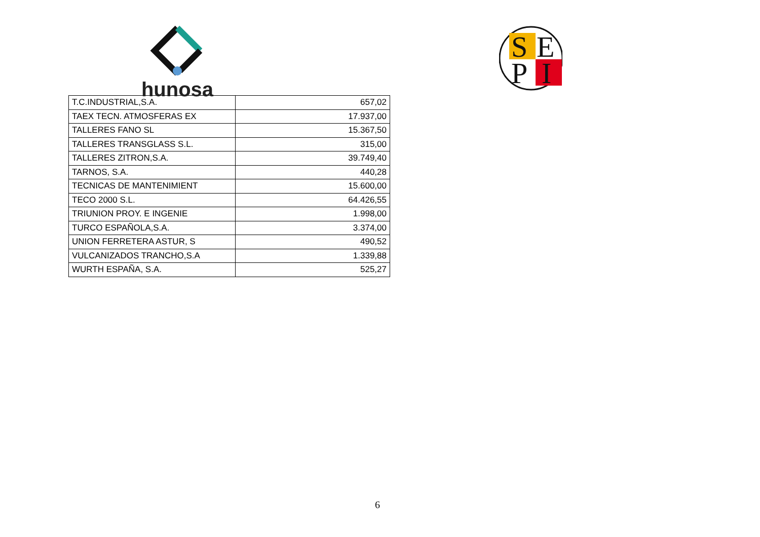hunosa
S
E
P
I
| T.C.INDUSTRIAL,S.A. | 657,02 |
| TAEX TECN. ATMOSFERAS EX | 17.937,00 |
| TALLERES FANO SL | 15.367,50 |
| TALLERES TRANSGLASS S.L. | 315,00 |
| TALLERES ZITRON,S.A. | 39.749,40 |
| TARNOS, S.A. | 440,28 |
| TECNICAS DE MANTENIMIENT | 15.600,00 |
| TECO 2000 S.L. | 64.426,55 |
| TRIUNION PROY. E INGENIE | 1.998,00 |
| TURCO ESPAÑOLA,S.A. | 3.374,00 |
| UNION FERRETERA ASTUR, S | 490,52 |
| VULCANIZADOS TRANCHO,S.A | 1.339,88 |
| WURTH ESPAÑA, S.A. | 525,27 |
6